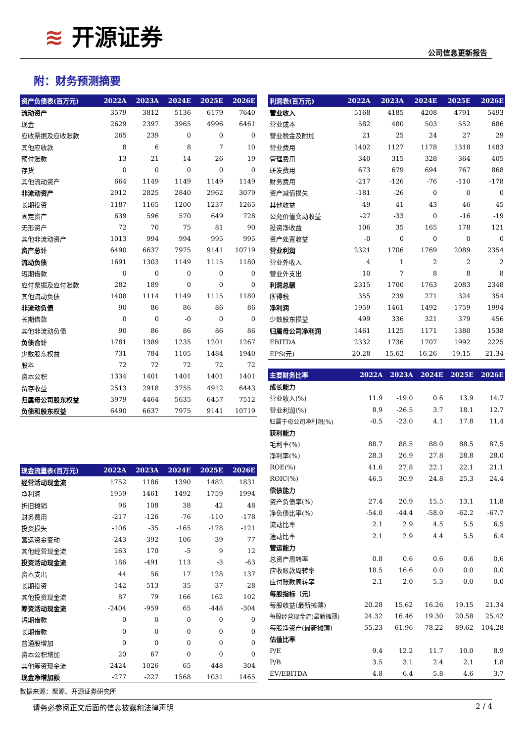≋ 开源证券
公司信息更新报告
附：财务预测摘要
| 资产负债表(百万元) | 2022A | 2023A | 2024E | 2025E | 2026E |
| --- | --- | --- | --- | --- | --- |
| 流动资产 | 3579 | 3812 | 5136 | 6179 | 7640 |
| 现金 | 2629 | 2397 | 3965 | 4996 | 6461 |
| 应收票据及应收账款 | 265 | 239 | 0 | 0 | 0 |
| 其他应收款 | 8 | 6 | 8 | 7 | 10 |
| 预付账款 | 13 | 21 | 14 | 26 | 19 |
| 存货 | 0 | 0 | 0 | 0 | 0 |
| 其他流动资产 | 664 | 1149 | 1149 | 1149 | 1149 |
| 非流动资产 | 2912 | 2825 | 2840 | 2962 | 3079 |
| 长期投资 | 1187 | 1165 | 1200 | 1237 | 1265 |
| 固定资产 | 639 | 596 | 570 | 649 | 728 |
| 无形资产 | 72 | 70 | 75 | 81 | 90 |
| 其他非流动资产 | 1013 | 994 | 994 | 995 | 995 |
| 资产总计 | 6490 | 6637 | 7975 | 9141 | 10719 |
| 流动负债 | 1691 | 1303 | 1149 | 1115 | 1180 |
| 短期借款 | 0 | 0 | 0 | 0 | 0 |
| 应付票据及应付账款 | 282 | 189 | 0 | 0 | 0 |
| 其他流动负债 | 1408 | 1114 | 1149 | 1115 | 1180 |
| 非流动负债 | 90 | 86 | 86 | 86 | 86 |
| 长期借款 | 0 | 0 | -0 | 0 | 0 |
| 其他非流动负债 | 90 | 86 | 86 | 86 | 86 |
| 负债合计 | 1781 | 1389 | 1235 | 1201 | 1267 |
| 少数股东权益 | 731 | 784 | 1105 | 1484 | 1940 |
| 股本 | 72 | 72 | 72 | 72 | 72 |
| 资本公积 | 1334 | 1401 | 1401 | 1401 | 1401 |
| 留存收益 | 2513 | 2918 | 3755 | 4912 | 6443 |
| 归属母公司股东权益 | 3979 | 4464 | 5635 | 6457 | 7512 |
| 负债和股东权益 | 6490 | 6637 | 7975 | 9141 | 10719 |
| 现金流量表(百万元) | 2022A | 2023A | 2024E | 2025E | 2026E |
| --- | --- | --- | --- | --- | --- |
| 经营活动现金流 | 1752 | 1186 | 1390 | 1482 | 1831 |
| 净利润 | 1959 | 1461 | 1492 | 1759 | 1994 |
| 折旧摊销 | 96 | 108 | 38 | 42 | 48 |
| 财务费用 | -217 | -126 | -76 | -110 | -178 |
| 投资损失 | -106 | -35 | -165 | -178 | -121 |
| 营运资金变动 | -243 | -392 | 106 | -39 | 77 |
| 其他经营现金流 | 263 | 170 | -5 | 9 | 12 |
| 投资活动现金流 | 186 | -491 | 113 | -3 | -63 |
| 资本支出 | 44 | 56 | 17 | 128 | 137 |
| 长期投资 | 142 | -513 | -35 | -37 | -28 |
| 其他投资现金流 | 87 | 79 | 166 | 162 | 102 |
| 筹资活动现金流 | -2404 | -959 | 65 | -448 | -304 |
| 短期借款 | 0 | 0 | 0 | 0 | 0 |
| 长期借款 | 0 | 0 | -0 | 0 | 0 |
| 普通股增加 | 0 | 0 | 0 | 0 | 0 |
| 资本公积增加 | 20 | 67 | 0 | 0 | 0 |
| 其他筹资现金流 | -2424 | -1026 | 65 | -448 | -304 |
| 现金净增加额 | -277 | -227 | 1568 | 1031 | 1465 |
| 利润表(百万元) | 2022A | 2023A | 2024E | 2025E | 2026E |
| --- | --- | --- | --- | --- | --- |
| 营业收入 | 5168 | 4185 | 4208 | 4791 | 5493 |
| 营业成本 | 582 | 480 | 503 | 552 | 686 |
| 营业税金及附加 | 21 | 25 | 24 | 27 | 29 |
| 营业费用 | 1402 | 1127 | 1178 | 1318 | 1483 |
| 管理费用 | 340 | 315 | 328 | 364 | 405 |
| 研发费用 | 673 | 679 | 694 | 767 | 868 |
| 财务费用 | -217 | -126 | -76 | -110 | -178 |
| 资产减值损失 | -181 | -26 | 0 | 0 | 0 |
| 其他收益 | 49 | 41 | 43 | 46 | 45 |
| 公允价值变动收益 | -27 | -33 | 0 | -16 | -19 |
| 投资净收益 | 106 | 35 | 165 | 178 | 121 |
| 资产处置收益 | -0 | 0 | 0 | 0 | 0 |
| 营业利润 | 2321 | 1706 | 1769 | 2089 | 2354 |
| 营业外收入 | 4 | 1 | 2 | 2 | 2 |
| 营业外支出 | 10 | 7 | 8 | 8 | 8 |
| 利润总额 | 2315 | 1700 | 1763 | 2083 | 2348 |
| 所得税 | 355 | 239 | 271 | 324 | 354 |
| 净利润 | 1959 | 1461 | 1492 | 1759 | 1994 |
| 少数股东损益 | 499 | 336 | 321 | 379 | 456 |
| 归属母公司净利润 | 1461 | 1125 | 1171 | 1380 | 1538 |
| EBITDA | 2332 | 1736 | 1707 | 1992 | 2225 |
| EPS(元) | 20.28 | 15.62 | 16.26 | 19.15 | 21.34 |
| 主要财务比率 | 2022A | 2023A | 2024E | 2025E | 2026E |
| --- | --- | --- | --- | --- | --- |
| 成长能力 | | | | | |
| 营业收入(%) | 11.9 | -19.0 | 0.6 | 13.9 | 14.7 |
| 营业利润(%) | 8.9 | -26.5 | 3.7 | 18.1 | 12.7 |
| 归属于母公司净利润(%) | -0.5 | -23.0 | 4.1 | 17.8 | 11.4 |
| 获利能力 | | | | | |
| 毛利率(%) | 88.7 | 88.5 | 88.0 | 88.5 | 87.5 |
| 净利率(%) | 28.3 | 26.9 | 27.8 | 28.8 | 28.0 |
| ROE(%) | 41.6 | 27.8 | 22.1 | 22.1 | 21.1 |
| ROIC(%) | 46.5 | 30.9 | 24.8 | 25.3 | 24.4 |
| 偿债能力 | | | | | |
| 资产负债率(%) | 27.4 | 20.9 | 15.5 | 13.1 | 11.8 |
| 净负债比率(%) | -54.0 | -44.4 | -58.0 | -62.2 | -67.7 |
| 流动比率 | 2.1 | 2.9 | 4.5 | 5.5 | 6.5 |
| 速动比率 | 2.1 | 2.9 | 4.4 | 5.5 | 6.4 |
| 营运能力 | | | | | |
| 总资产周转率 | 0.8 | 0.6 | 0.6 | 0.6 | 0.6 |
| 应收账款周转率 | 18.5 | 16.6 | 0.0 | 0.0 | 0.0 |
| 应付账款周转率 | 2.1 | 2.0 | 5.3 | 0.0 | 0.0 |
| 每股指标（元） | | | | | |
| 每股收益(最新摊薄) | 20.28 | 15.62 | 16.26 | 19.15 | 21.34 |
| 每股经营现金流(最新摊薄) | 24.32 | 16.46 | 19.30 | 20.58 | 25.42 |
| 每股净资产(最新摊薄) | 55.23 | 61.96 | 78.22 | 89.62 | 104.28 |
| 估值比率 | | | | | |
| P/E | 9.4 | 12.2 | 11.7 | 10.0 | 8.9 |
| P/B | 3.5 | 3.1 | 2.4 | 2.1 | 1.8 |
| EV/EBITDA | 4.8 | 6.4 | 5.8 | 4.6 | 3.7 |
数据来源：聚源、开源证券研究所
请务必参阅正文后面的信息披露和法律声明 2 / 4